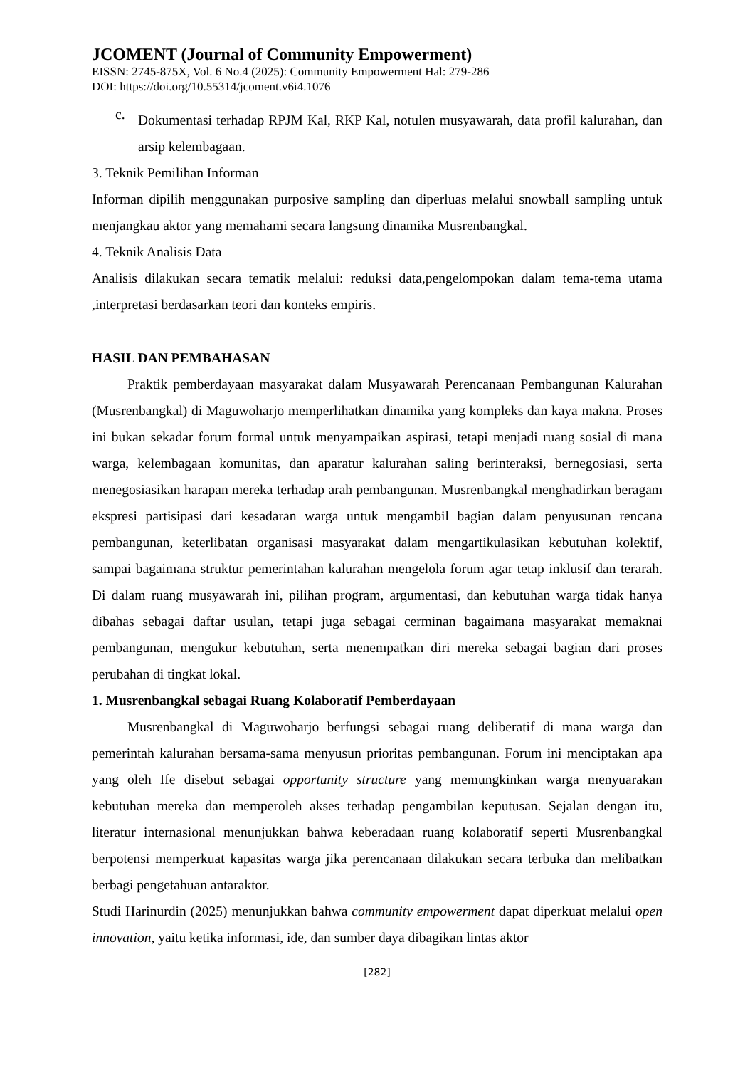JCOMENT (Journal of Community Empowerment)
EISSN: 2745-875X, Vol. 6 No.4 (2025): Community Empowerment Hal: 279-286
DOI: https://doi.org/10.55314/jcoment.v6i4.1076
c.
Dokumentasi terhadap RPJM Kal, RKP Kal, notulen musyawarah, data profil kalurahan, dan arsip kelembagaan.
3. Teknik Pemilihan Informan
Informan dipilih menggunakan purposive sampling dan diperluas melalui snowball sampling untuk menjangkau aktor yang memahami secara langsung dinamika Musrenbangkal.
4. Teknik Analisis Data
Analisis dilakukan secara tematik melalui: reduksi data,pengelompokan dalam tema-tema utama ,interpretasi berdasarkan teori dan konteks empiris.
HASIL DAN PEMBAHASAN
Praktik pemberdayaan masyarakat dalam Musyawarah Perencanaan Pembangunan Kalurahan (Musrenbangkal) di Maguwoharjo memperlihatkan dinamika yang kompleks dan kaya makna. Proses ini bukan sekadar forum formal untuk menyampaikan aspirasi, tetapi menjadi ruang sosial di mana warga, kelembagaan komunitas, dan aparatur kalurahan saling berinteraksi, bernegosiasi, serta menegosiasikan harapan mereka terhadap arah pembangunan. Musrenbangkal menghadirkan beragam ekspresi partisipasi dari kesadaran warga untuk mengambil bagian dalam penyusunan rencana pembangunan, keterlibatan organisasi masyarakat dalam mengartikulasikan kebutuhan kolektif, sampai bagaimana struktur pemerintahan kalurahan mengelola forum agar tetap inklusif dan terarah. Di dalam ruang musyawarah ini, pilihan program, argumentasi, dan kebutuhan warga tidak hanya dibahas sebagai daftar usulan, tetapi juga sebagai cerminan bagaimana masyarakat memaknai pembangunan, mengukur kebutuhan, serta menempatkan diri mereka sebagai bagian dari proses perubahan di tingkat lokal.
1. Musrenbangkal sebagai Ruang Kolaboratif Pemberdayaan
Musrenbangkal di Maguwoharjo berfungsi sebagai ruang deliberatif di mana warga dan pemerintah kalurahan bersama-sama menyusun prioritas pembangunan. Forum ini menciptakan apa yang oleh Ife disebut sebagai opportunity structure yang memungkinkan warga menyuarakan kebutuhan mereka dan memperoleh akses terhadap pengambilan keputusan. Sejalan dengan itu, literatur internasional menunjukkan bahwa keberadaan ruang kolaboratif seperti Musrenbangkal berpotensi memperkuat kapasitas warga jika perencanaan dilakukan secara terbuka dan melibatkan berbagi pengetahuan antaraktor.
Studi Harinurdin (2025) menunjukkan bahwa community empowerment dapat diperkuat melalui open innovation, yaitu ketika informasi, ide, dan sumber daya dibagikan lintas aktor
[282]